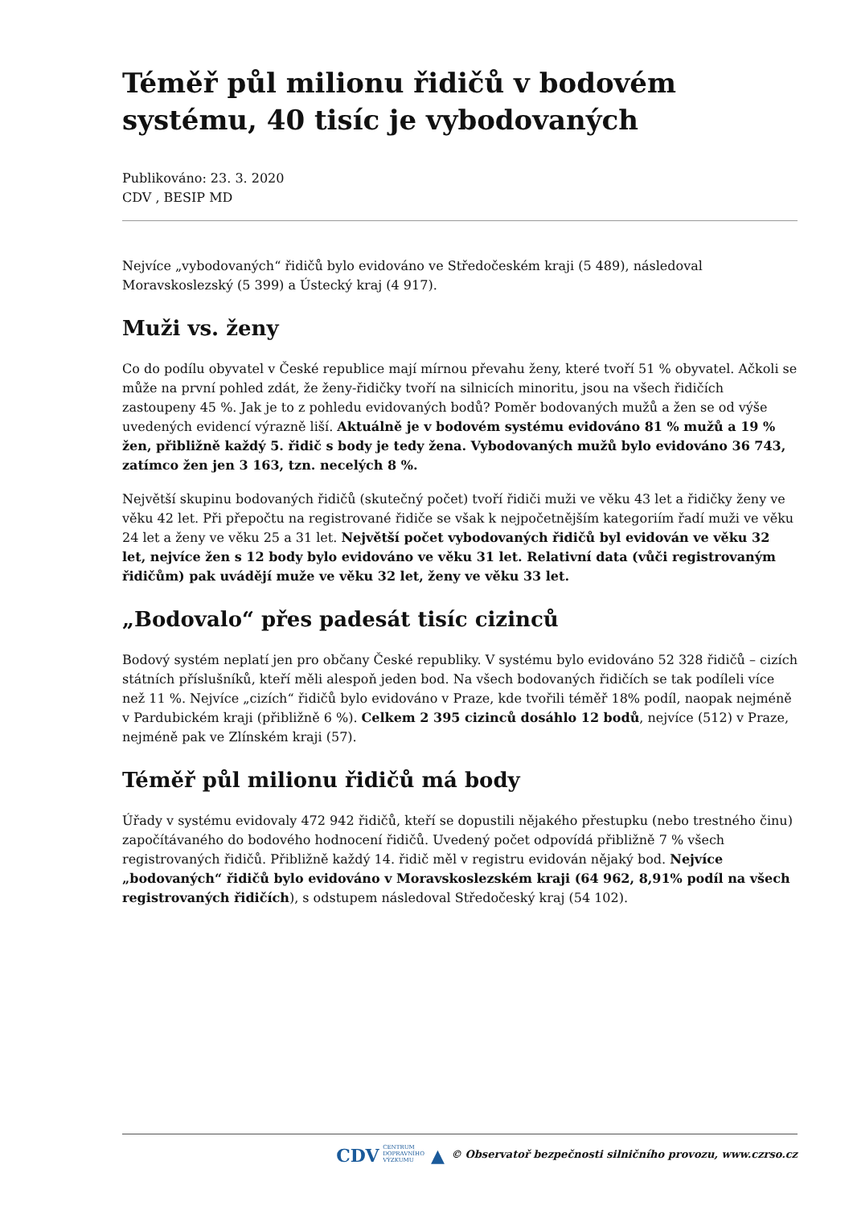Téměř půl milionu řidičů v bodovém systému, 40 tisíc je vybodovaných
Publikováno: 23. 3. 2020
CDV , BESIP MD
Nejvíce „vybodovaných“ řidičů bylo evidováno ve Středočeském kraji (5 489), následoval Moravskoslezský (5 399) a Ústecký kraj (4 917).
Muži vs. ženy
Co do podílu obyvatel v České republice mají mírnou převahu ženy, které tvoří 51 % obyvatel. Ačkoli se může na první pohled zdát, že ženy-řidičky tvoří na silnicích minoritu, jsou na všech řidičích zastoupeny 45 %. Jak je to z pohledu evidovaných bodů? Poměr bodovaných mužů a žen se od výše uvedených evidencí výrazně liší. Aktuálně je v bodovém systému evidováno 81 % mužů a 19 % žen, přibližně každý 5. řidič s body je tedy žena. Vybodovaných mužů bylo evidováno 36 743, zatímco žen jen 3 163, tzn. necelých 8 %.
Největší skupinu bodovaných řidičů (skutečný počet) tvoří řidiči muži ve věku 43 let a řidičky ženy ve věku 42 let. Při přepočtu na registrované řidiče se však k nejpočetnějším kategoriím řadí muži ve věku 24 let a ženy ve věku 25 a 31 let. Největší počet vybodovaných řidičů byl evidován ve věku 32 let, nejvíce žen s 12 body bylo evidováno ve věku 31 let. Relativní data (vůči registrovaným řidičům) pak uvádějí muže ve věku 32 let, ženy ve věku 33 let.
„Bodovalo“ přes padesát tisíc cizinců
Bodový systém neplatí jen pro občany České republiky. V systému bylo evidováno 52 328 řidičů – cizích státních příslušníků, kteří měli alespoň jeden bod. Na všech bodovaných řidičích se tak podíleli více než 11 %. Nejvíce „cizích“ řidičů bylo evidováno v Praze, kde tvořili téměř 18% podíl, naopak nejméně v Pardubickém kraji (přibližně 6 %). Celkem 2 395 cizinců dosáhlo 12 bodů, nejvíce (512) v Praze, nejméně pak ve Zlínském kraji (57).
Téměř půl milionu řidičů má body
Úřady v systému evidovaly 472 942 řidičů, kteří se dopustili nějakého přestupku (nebo trestného činu) započítávaného do bodového hodnocení řidičů. Uvedený počet odpovídá přibližně 7 % všech registrovaných řidičů. Přibližně každý 14. řidič měl v registru evidován nějaký bod. Nejvíce „bodovaných“ řidičů bylo evidováno v Moravskoslezském kraji (64 962, 8,91% podíl na všech registrovaných řidičích), s odstupem následoval Středočeský kraj (54 102).
CDV CENTRUM
DOPRAVNÍHO
VÝZKUMU ▲ © Observatoř bezpečnosti silničního provozu, www.czrso.cz